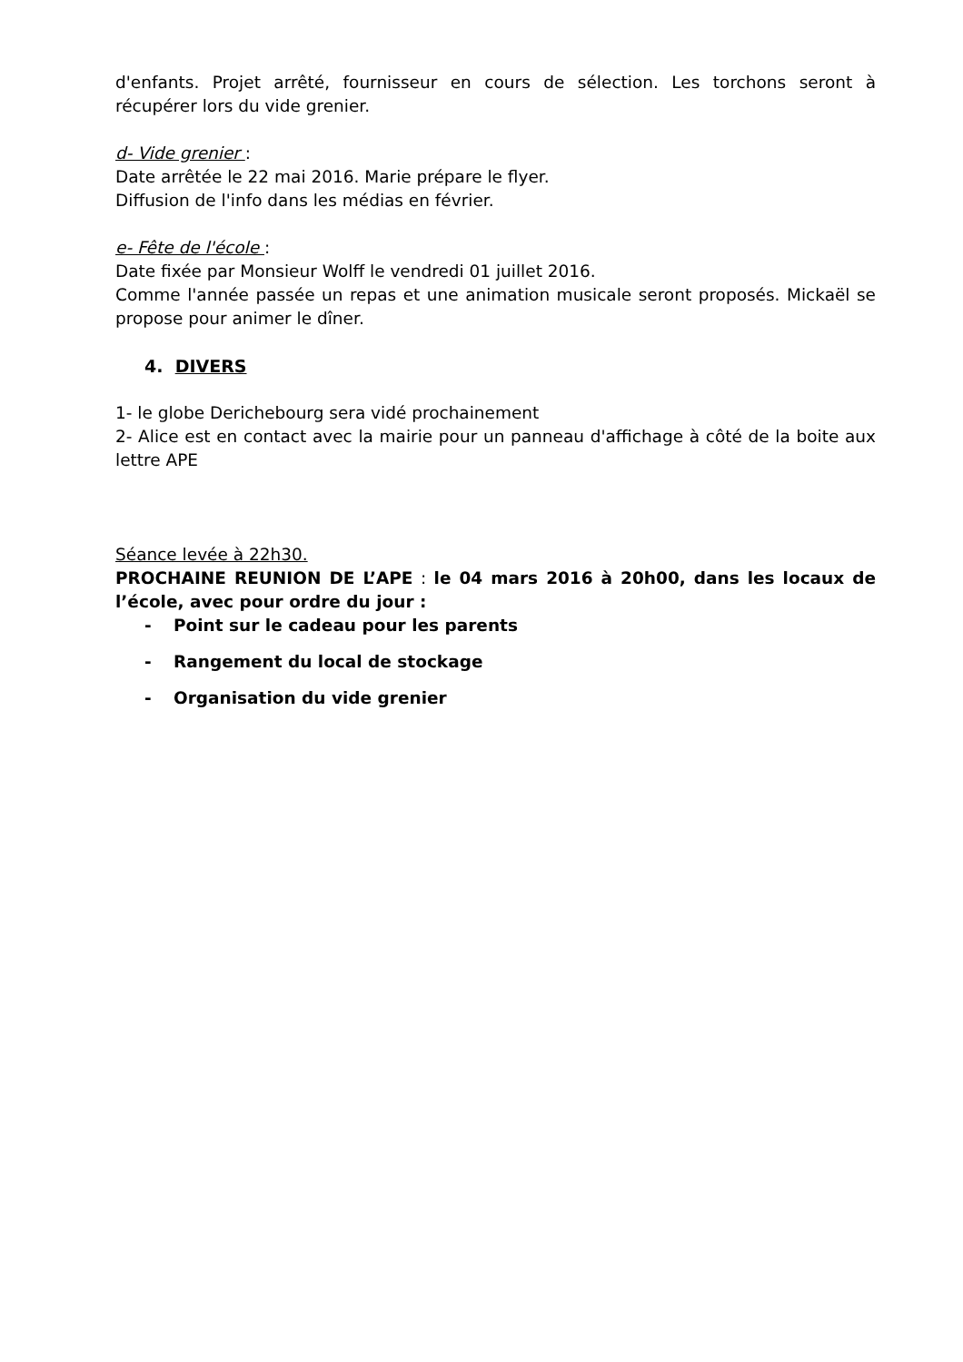d'enfants. Projet arrêté, fournisseur en cours de sélection. Les torchons seront à récupérer lors du vide grenier.
d- Vide grenier :
Date arrêtée le 22 mai 2016. Marie prépare le flyer.
Diffusion de l'info dans les médias en février.
e- Fête de l'école :
Date fixée par Monsieur Wolff le vendredi 01 juillet 2016.
Comme l'année passée un repas et une animation musicale seront proposés. Mickaël se propose pour animer le dîner.
4. DIVERS
1- le globe Derichebourg sera vidé prochainement
2- Alice est en contact avec la mairie pour un panneau d'affichage à côté de la boite aux lettre APE
Séance levée à 22h30.
PROCHAINE REUNION DE L’APE : le 04 mars 2016 à 20h00, dans les locaux de l’école, avec pour ordre du jour :
- Point sur le cadeau pour les parents
- Rangement du local de stockage
- Organisation du vide grenier